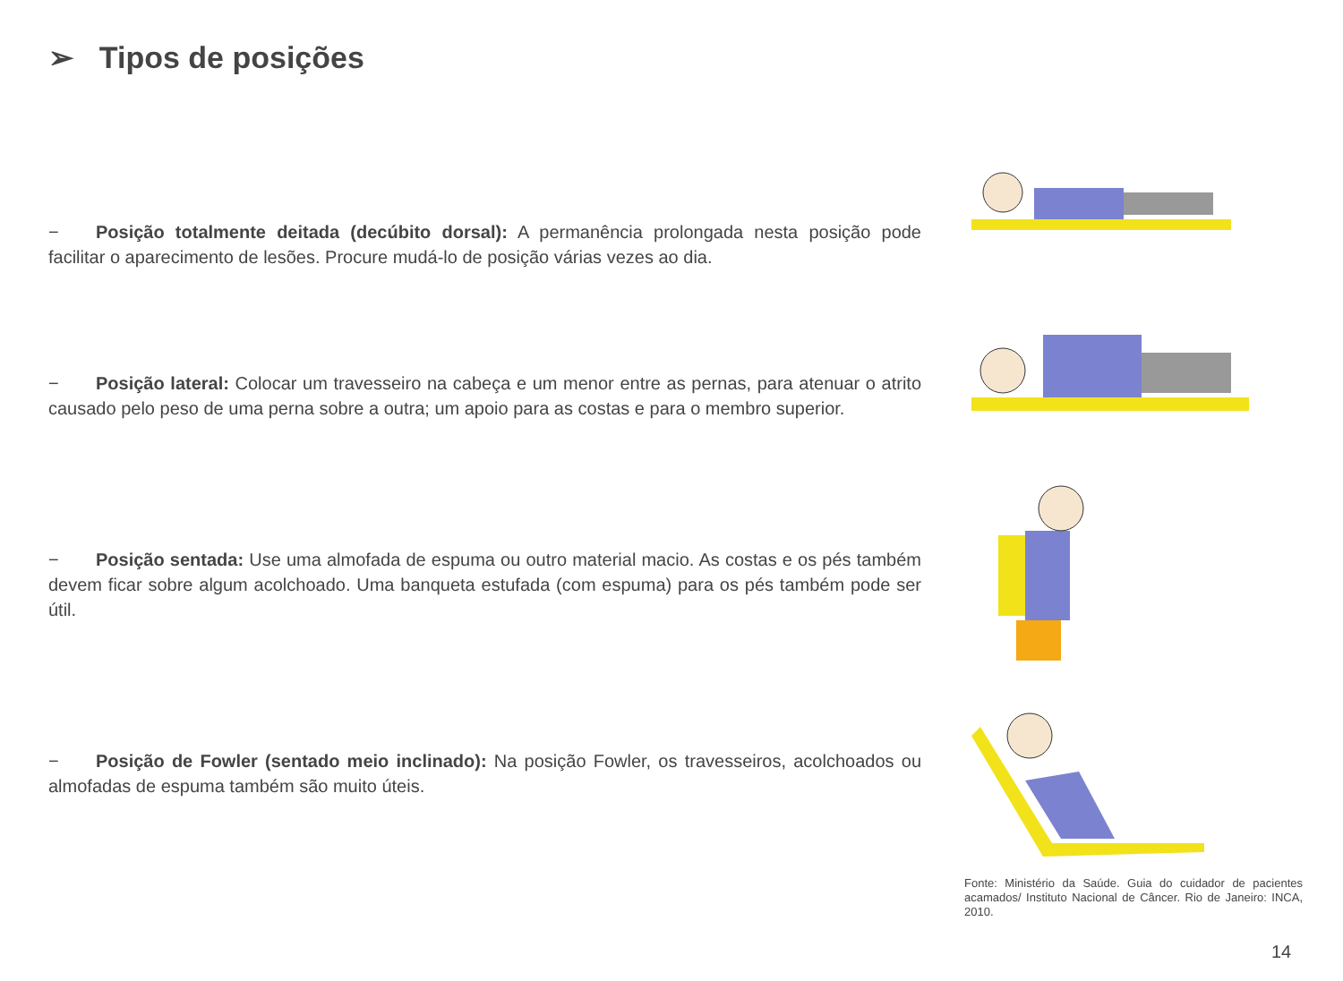➢ Tipos de posições
− Posição totalmente deitada (decúbito dorsal): A permanência prolongada nesta posição pode facilitar o aparecimento de lesões. Procure mudá-lo de posição várias vezes ao dia.
− Posição lateral: Colocar um travesseiro na cabeça e um menor entre as pernas, para atenuar o atrito causado pelo peso de uma perna sobre a outra; um apoio para as costas e para o membro superior.
− Posição sentada: Use uma almofada de espuma ou outro material macio. As costas e os pés também devem ficar sobre algum acolchoado. Uma banqueta estufada (com espuma) para os pés também pode ser útil.
− Posição de Fowler (sentado meio inclinado): Na posição Fowler, os travesseiros, acolchoados ou almofadas de espuma também são muito úteis.
Fonte: Ministério da Saúde. Guia do cuidador de pacientes acamados/ Instituto Nacional de Câncer. Rio de Janeiro: INCA, 2010.
14